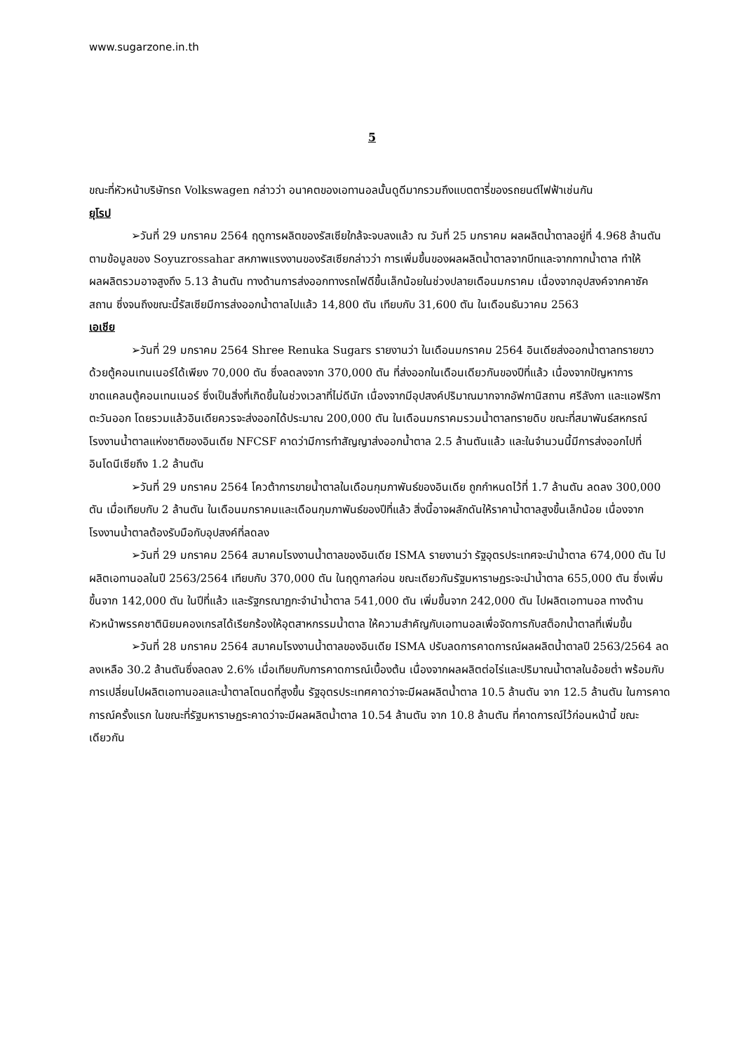www.sugarzone.in.th
5
ขณะที่หัวหน้าบริษัทรถ Volkswagen กล่าวว่า อนาคตของเอทานอลนั้นดูดีมากรวมถึงแบตตารี่ของรถยนต์ไฟฟ้าเช่นกัน
ยุโรป
➢วันที่ 29 มกราคม 2564 ฤดูการผลิตของรัสเซียใกล้จะจบลงแล้ว ณ วันที่ 25 มกราคม ผลผลิตน้ำตาลอยู่ที่ 4.968 ล้านตัน ตามข้อมูลของ Soyuzrossahar สหภาพแรงงานของรัสเซียกล่าวว่า การเพิ่มขึ้นของผลผลิตน้ำตาลจากบีทและจากกากน้ำตาล ทำให้ผลผลิตรวมอาจสูงถึง 5.13 ล้านตัน ทางด้านการส่งออกทางรถไฟดีขึ้นเล็กน้อยในช่วงปลายเดือนมกราคม เนื่องจากอุปสงค์จากคาซัคสถาน ซึ่งจนถึงขณะนี้รัสเซียมีการส่งออกน้ำตาลไปแล้ว 14,800 ตัน เทียบกับ 31,600 ตัน ในเดือนธันวาคม 2563
เอเชีย
➢วันที่ 29 มกราคม 2564 Shree Renuka Sugars รายงานว่า ในเดือนมกราคม 2564 อินเดียส่งออกน้ำตาลทรายขาวด้วยตู้คอนเทนเนอร์ได้เพียง 70,000 ตัน ซึ่งลดลงจาก 370,000 ตัน ที่ส่งออกในเดือนเดียวกันของปีที่แล้ว เนื่องจากปัญหาการขาดแคลนตู้คอนเทนเนอร์ ซึ่งเป็นสิ่งที่เกิดขึ้นในช่วงเวลาที่ไม่ดีนัก เนื่องจากมีอุปสงค์ปริมาณมากจากอัฟกานิสถาน ศรีลังกา และแอฟริกาตะวันออก โดยรวมแล้วอินเดียควรจะส่งออกได้ประมาณ 200,000 ตัน ในเดือนมกราคมรวมน้ำตาลทรายดิบ ขณะที่สมาพันธ์สหกรณ์โรงงานน้ำตาลแห่งชาติของอินเดีย NFCSF คาดว่ามีการทำสัญญาส่งออกน้ำตาล 2.5 ล้านตันแล้ว และในจำนวนนี้มีการส่งออกไปที่อินโดนีเซียถึง 1.2 ล้านตัน
➢วันที่ 29 มกราคม 2564 โควต้าการขายน้ำตาลในเดือนกุมภาพันธ์ของอินเดีย ถูกกำหนดไว้ที่ 1.7 ล้านตัน ลดลง 300,000 ตัน เมื่อเทียบกับ 2 ล้านตัน ในเดือนมกราคมและเดือนกุมภาพันธ์ของปีที่แล้ว สิ่งนี้อาจผลักดันให้ราคาน้ำตาลสูงขึ้นเล็กน้อย เนื่องจากโรงงานน้ำตาลต้องรับมือกับอุปสงค์ที่ลดลง
➢วันที่ 29 มกราคม 2564 สมาคมโรงงานน้ำตาลของอินเดีย ISMA รายงานว่า รัฐอุตรประเทศจะนำน้ำตาล 674,000 ตัน ไปผลิตเอทานอลในปี 2563/2564 เทียบกับ 370,000 ตัน ในฤดูกาลก่อน ขณะเดียวกันรัฐมหาราษฏระจะนำน้ำตาล 655,000 ตัน ซึ่งเพิ่มขึ้นจาก 142,000 ตัน ในปีที่แล้ว และรัฐกรณาฏกะจำนำน้ำตาล 541,000 ตัน เพิ่มขึ้นจาก 242,000 ตัน ไปผลิตเอทานอล ทางด้านหัวหน้าพรรคชาตินิยมคองเกรสได้เรียกร้องให้อุตสาหกรรมน้ำตาล ให้ความสำคัญกับเอทานอลเพื่อจัดการกับสต็อกน้ำตาลที่เพิ่มขึ้น
➢วันที่ 28 มกราคม 2564 สมาคมโรงงานน้ำตาลของอินเดีย ISMA ปรับลดการคาดการณ์ผลผลิตน้ำตาลปี 2563/2564 ลดลงเหลือ 30.2 ล้านตันซึ่งลดลง 2.6% เมื่อเทียบกับการคาดการณ์เบื้องต้น เนื่องจากผลผลิตต่อไร่และปริมาณน้ำตาลในอ้อยต่ำ พร้อมกับการเปลี่ยนไปผลิตเอทานอลและน้ำตาลโตนดที่สูงขึ้น รัฐอุตรประเทศคาดว่าจะมีผลผลิตน้ำตาล 10.5 ล้านตัน จาก 12.5 ล้านตัน ในการคาดการณ์ครั้งแรก ในขณะที่รัฐมหาราษฏระคาดว่าจะมีผลผลิตน้ำตาล 10.54 ล้านตัน จาก 10.8 ล้านตัน ที่คาดการณ์ไว้ก่อนหน้านี้ ขณะเดียวกัน